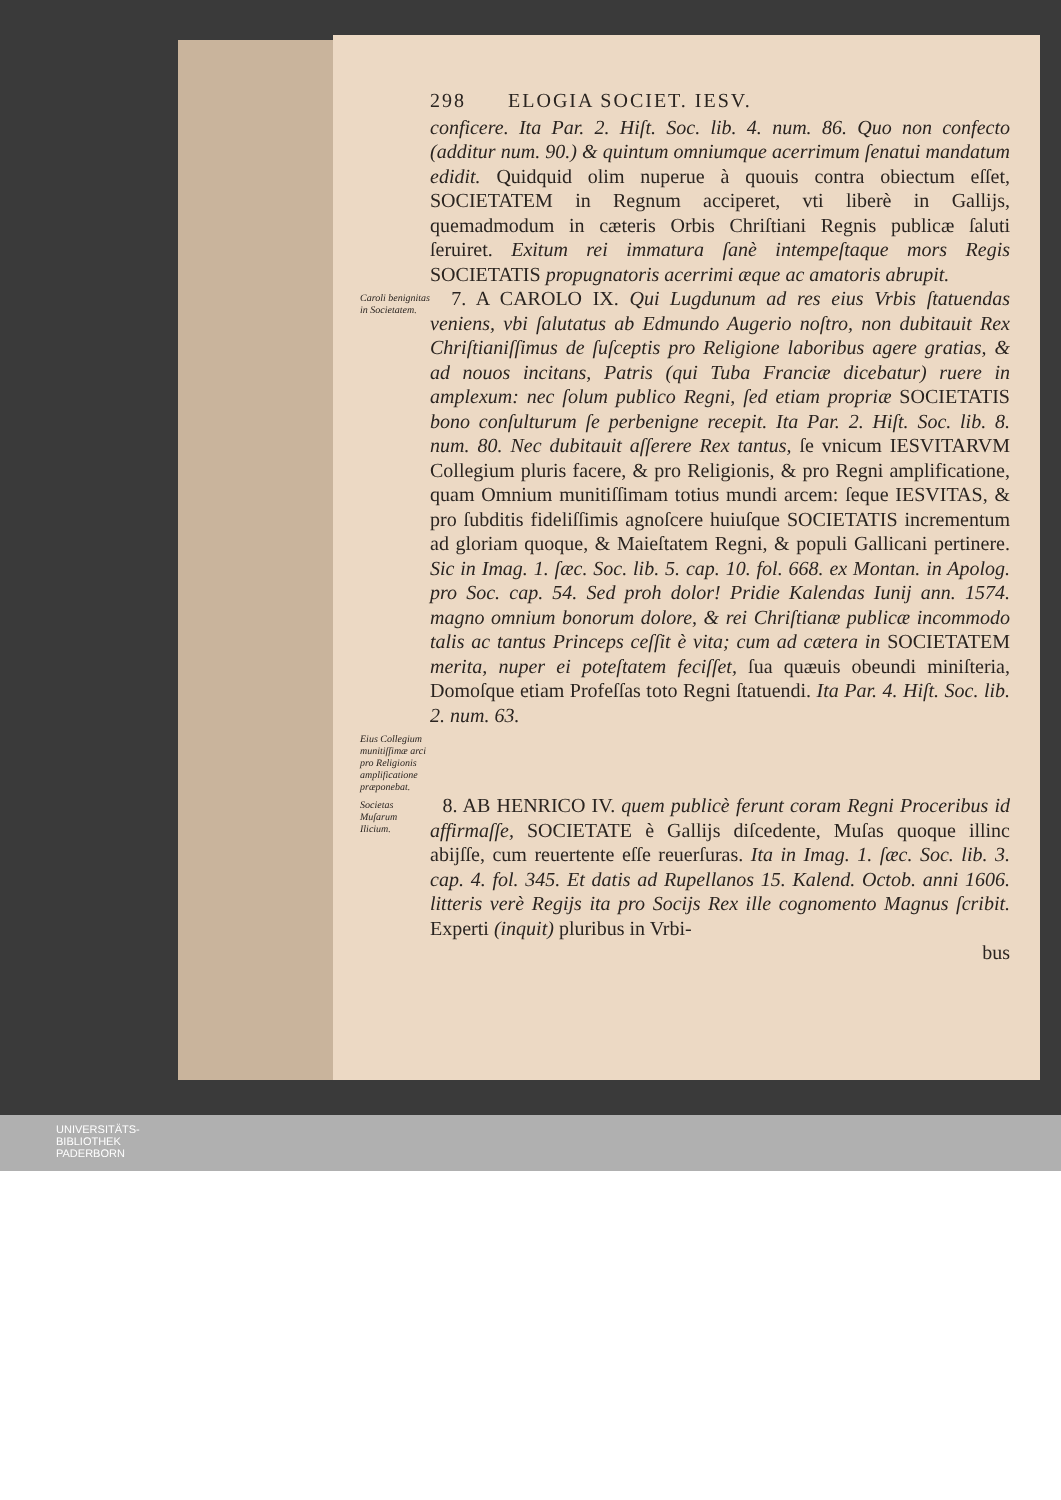298 ELOGIA SOCIET. IESV.
conficere. Ita Par. 2. Hiſt. Soc. lib. 4. num. 86. Quo non confecto (additur num. 90.) & quintum omniumque acerrimum ſenatui mandatum edidit. Quidquid olim nuperue à quouis contra obiectum eſſet, SOCIETATEM in Regnum acciperet, vti liberè in Gallijs, quemadmodum in cæteris Orbis Chriſtiani Regnis publicæ ſaluti ſeruiret. Exitum rei immatura ſanè intempeſtaque mors Regis SOCIETATIS propugnatoris acerrimi æque ac amatoris abrupit.
Caroli benignitas in Societatem.
7. A CAROLO IX. Qui Lugdunum ad res eius Vrbis ſtatuendas veniens, vbi ſalutatus ab Edmundo Augerio noſtro, non dubitauit Rex Chriſtianiſſimus de ſuſceptis pro Religione laboribus agere gratias, & ad nouos incitans, Patris (qui Tuba Franciæ dicebatur) ruere in amplexum: nec ſolum publico Regni, ſed etiam propriæ SOCIETATIS bono conſulturum ſe perbenigne recepit. Ita Par. 2. Hiſt. Soc. lib. 8. num. 80. Nec dubitauit aſſerere Rex tantus, ſe vnicum IESVITARVM Collegium pluris facere, & pro Religionis, & pro Regni amplificatione, quam Omnium munitiſſimam totius mundi arcem: ſeque IESVITAS, & pro ſubditis fideliſſimis agnoſcere huiuſque SOCIETATIS incrementum ad gloriam quoque, & Maieſtatem Regni, & populi Gallicani pertinere. Sic in Imag. 1. ſæc. Soc. lib. 5. cap. 10. fol. 668. ex Montan. in Apolog. pro Soc. cap. 54. Sed proh dolor! Pridie Kalendas Iunij ann. 1574. magno omnium bonorum dolore, & rei Chriſtianæ publicæ incommodo talis ac tantus Princeps ceſſit è vita; cum ad cætera in SOCIETATEM merita, nuper ei poteſtatem feciſſet, ſua quæuis obeundi miniſteria, Domoſque etiam Profeſſas toto Regni ſtatuendi. Ita Par. 4. Hiſt. Soc. lib. 2. num. 63.
Eius Collegium munitiſſimæ arci pro Religionis amplificatione præponebat.
Societas Muſarum Ilicium.
8. AB HENRICO IV. quem publicè ferunt coram Regni Proceribus id affirmaſſe, SOCIETATE è Gallijs diſcedente, Muſas quoque illinc abijſſe, cum reuertente eſſe reuerſuras. Ita in Imag. 1. ſæc. Soc. lib. 3. cap. 4. fol. 345. Et datis ad Rupellanos 15. Kalend. Octob. anni 1606. litteris verè Regijs ita pro Socijs Rex ille cognomento Magnus ſcribit. Experti (inquit) pluribus in Vrbi-
bus
UNIVERSITÄTS-
BIBLIOTHEK
PADERBORN